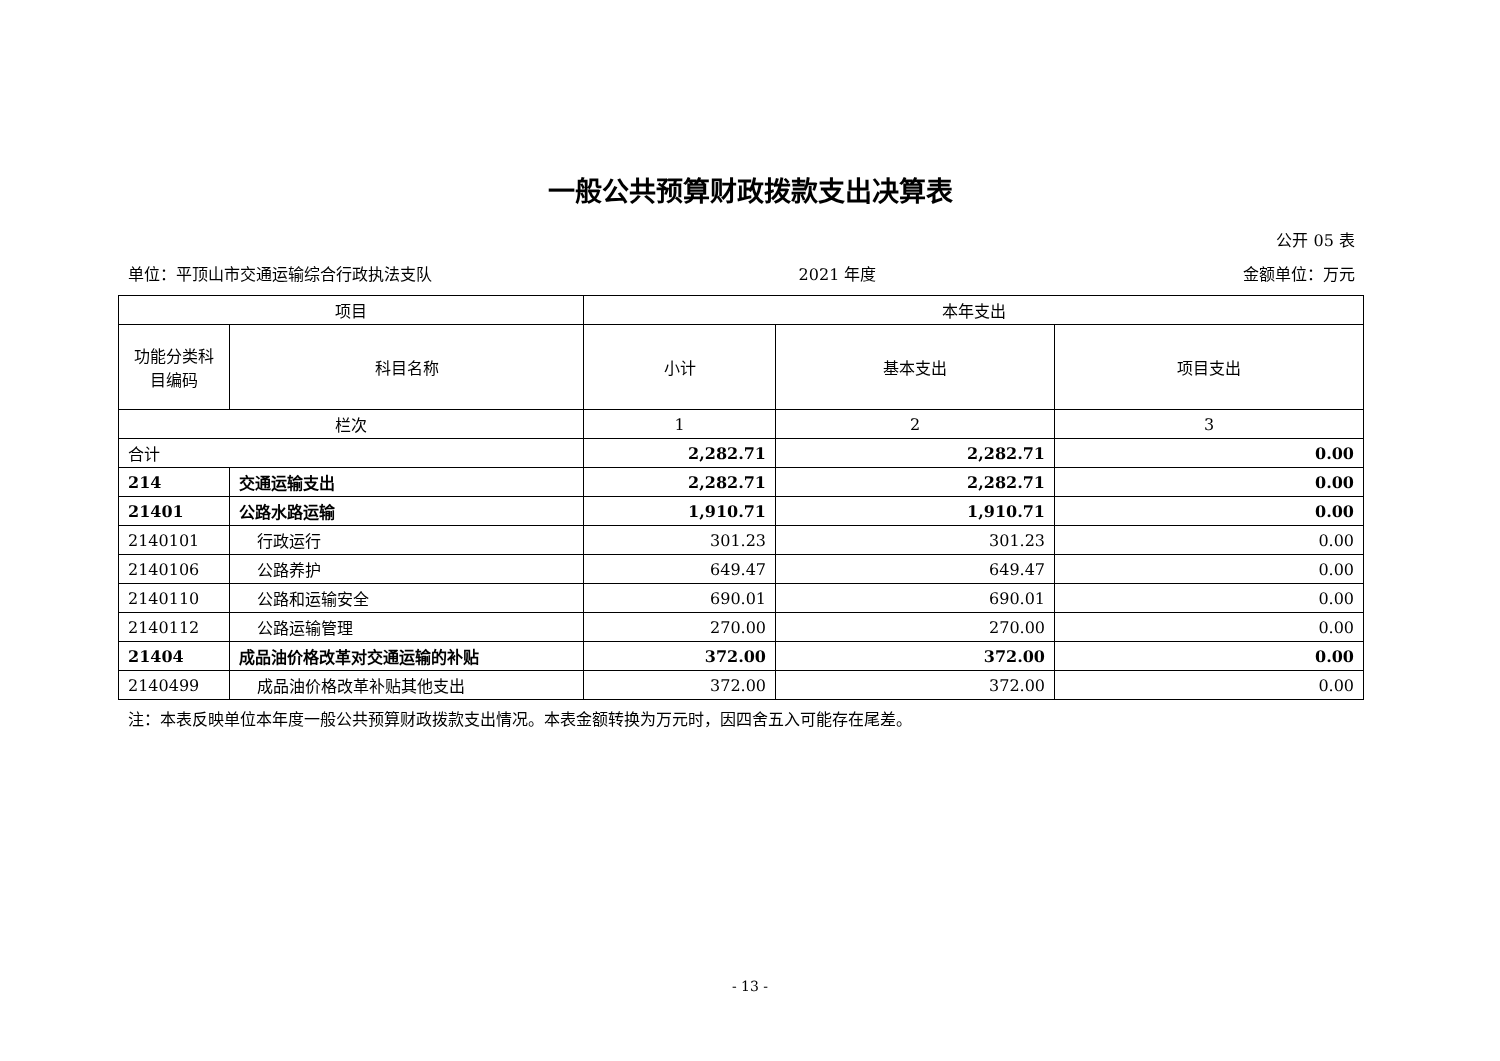一般公共预算财政拨款支出决算表
公开 05 表
单位：平顶山市交通运输综合行政执法支队 2021 年度 金额单位：万元
| 项目 | | 本年支出 | | |
| --- | --- | --- | --- | --- |
| 功能分类科目编码 | 科目名称 | 小计 | 基本支出 | 项目支出 |
| 栏次 | | 1 | 2 | 3 |
| 合计 | | 2,282.71 | 2,282.71 | 0.00 |
| 214 | 交通运输支出 | 2,282.71 | 2,282.71 | 0.00 |
| 21401 | 公路水路运输 | 1,910.71 | 1,910.71 | 0.00 |
| 2140101 | 行政运行 | 301.23 | 301.23 | 0.00 |
| 2140106 | 公路养护 | 649.47 | 649.47 | 0.00 |
| 2140110 | 公路和运输安全 | 690.01 | 690.01 | 0.00 |
| 2140112 | 公路运输管理 | 270.00 | 270.00 | 0.00 |
| 21404 | 成品油价格改革对交通运输的补贴 | 372.00 | 372.00 | 0.00 |
| 2140499 | 成品油价格改革补贴其他支出 | 372.00 | 372.00 | 0.00 |
注：本表反映单位本年度一般公共预算财政拨款支出情况。本表金额转换为万元时，因四舍五入可能存在尾差。
- 13 -